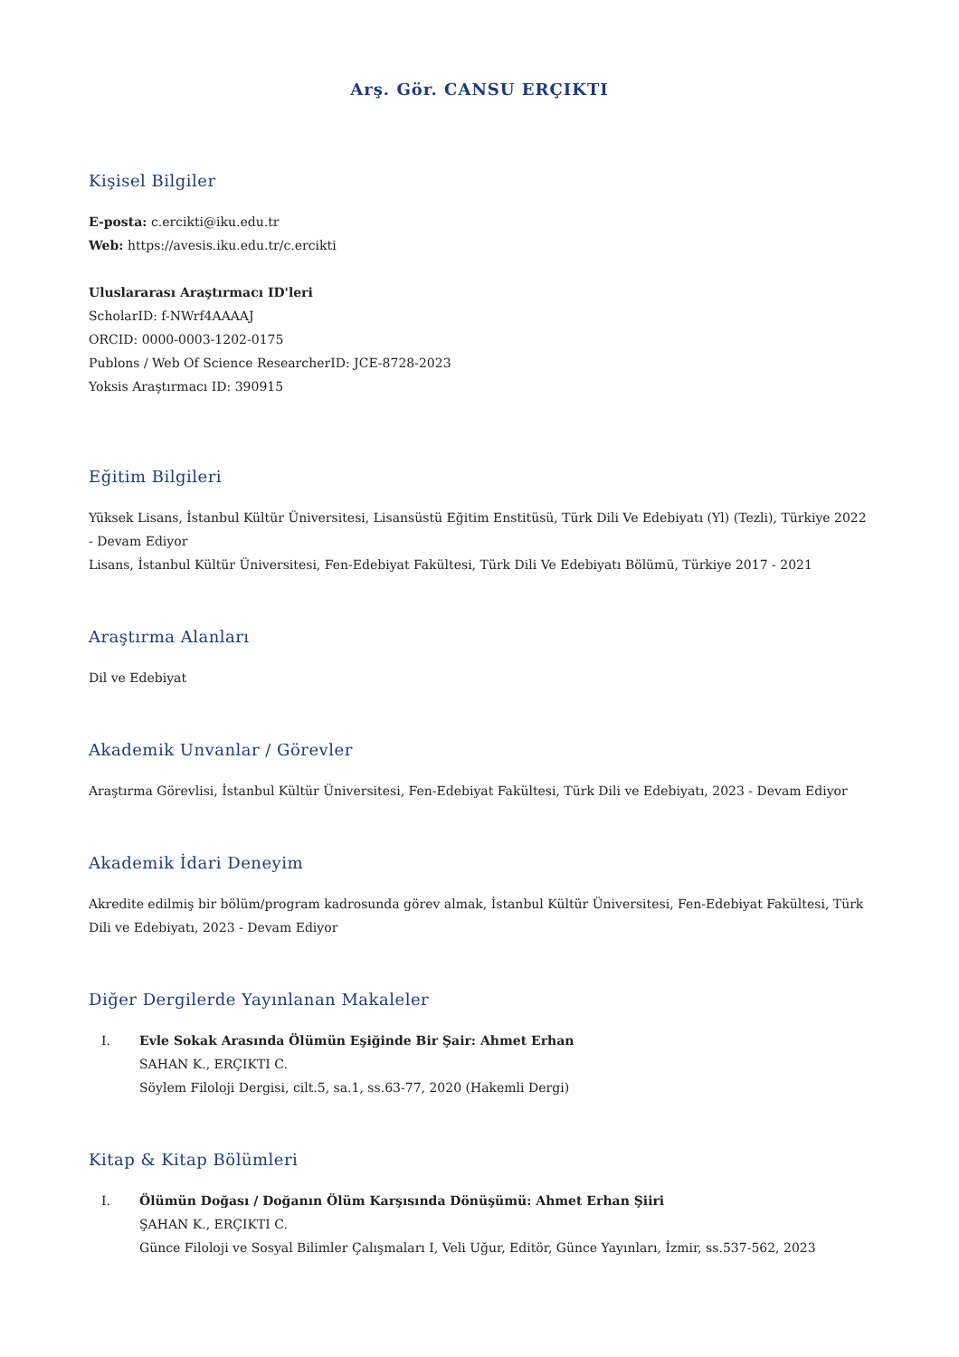Arş. Gör. CANSU ERÇIKTI
Kişisel Bilgiler
E-posta: c.ercikti@iku.edu.tr
Web: https://avesis.iku.edu.tr/c.ercikti
Uluslararası Araştırmacı ID'leri
ScholarID: f-NWrf4AAAAJ
ORCID: 0000-0003-1202-0175
Publons / Web Of Science ResearcherID: JCE-8728-2023
Yoksis Araştırmacı ID: 390915
Eğitim Bilgileri
Yüksek Lisans, İstanbul Kültür Üniversitesi, Lisansüstü Eğitim Enstitüsü, Türk Dili Ve Edebiyatı (Yl) (Tezli), Türkiye 2022 - Devam Ediyor
Lisans, İstanbul Kültür Üniversitesi, Fen-Edebiyat Fakültesi, Türk Dili Ve Edebiyatı Bölümü, Türkiye 2017 - 2021
Araştırma Alanları
Dil ve Edebiyat
Akademik Unvanlar / Görevler
Araştırma Görevlisi, İstanbul Kültür Üniversitesi, Fen-Edebiyat Fakültesi, Türk Dili ve Edebiyatı, 2023 - Devam Ediyor
Akademik İdari Deneyim
Akredite edilmiş bir bölüm/program kadrosunda görev almak, İstanbul Kültür Üniversitesi, Fen-Edebiyat Fakültesi, Türk Dili ve Edebiyatı, 2023 - Devam Ediyor
Diğer Dergilerde Yayınlanan Makaleler
I. Evle Sokak Arasında Ölümün Eşiğinde Bir Şair: Ahmet Erhan
SAHAN K., ERÇIKTI C.
Söylem Filoloji Dergisi, cilt.5, sa.1, ss.63-77, 2020 (Hakemli Dergi)
Kitap & Kitap Bölümleri
I. Ölümün Doğası / Doğanın Ölüm Karşısında Dönüşümü: Ahmet Erhan Şiiri
ŞAHAN K., ERÇIKTI C.
Günce Filoloji ve Sosyal Bilimler Çalışmaları I, Veli Uğur, Editör, Günce Yayınları, İzmir, ss.537-562, 2023